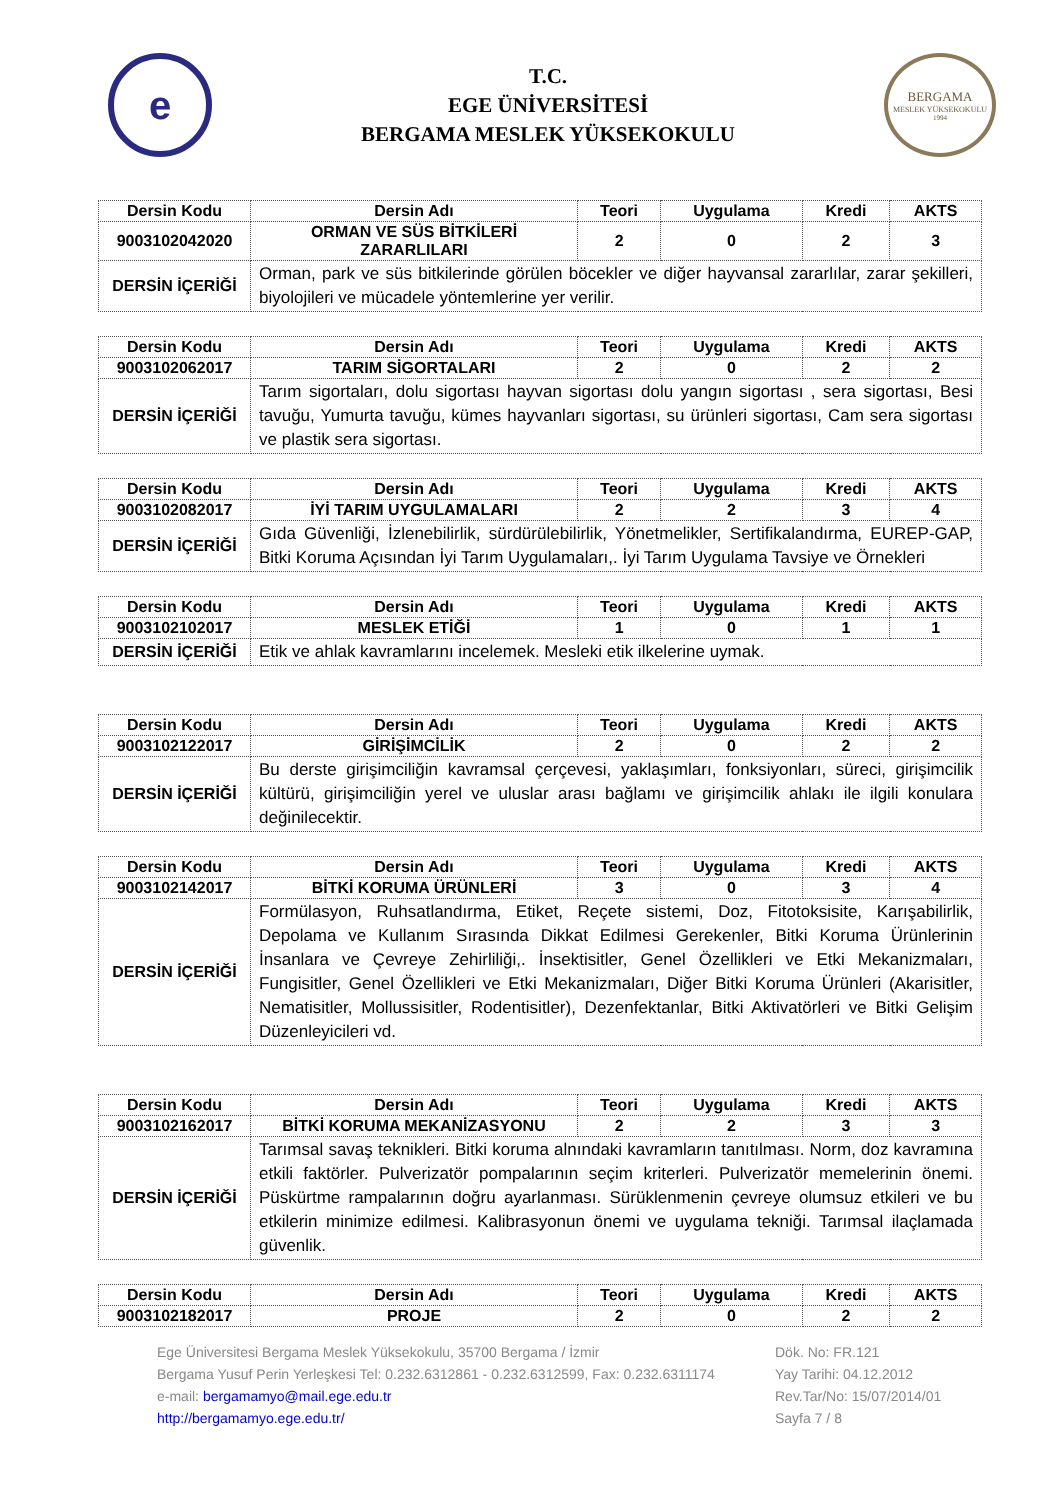e
T.C.
EGE ÜNİVERSİTESİ
BERGAMA MESLEK YÜKSEKOKULU
BERGAMA
MESLEK YÜKSEKOKULU
1994
| Dersin Kodu | Dersin Adı | Teori | Uygulama | Kredi | AKTS |
| --- | --- | --- | --- | --- | --- |
| 9003102042020 | ORMAN VE SÜS BİTKİLERİ ZARARLILARI | 2 | 0 | 2 | 3 |
| DERSİN İÇERİĞİ | Orman, park ve süs bitkilerinde görülen böcekler ve diğer hayvansal zararlılar, zarar şekilleri, biyolojileri ve mücadele yöntemlerine yer verilir. | | | | |
| Dersin Kodu | Dersin Adı | Teori | Uygulama | Kredi | AKTS |
| --- | --- | --- | --- | --- | --- |
| 9003102062017 | TARIM SİGORTALARI | 2 | 0 | 2 | 2 |
| DERSİN İÇERİĞİ | Tarım sigortaları, dolu sigortası hayvan sigortası dolu yangın sigortası , sera sigortası, Besi tavuğu, Yumurta tavuğu, kümes hayvanları sigortası, su ürünleri sigortası, Cam sera sigortası ve plastik sera sigortası. | | | | |
| Dersin Kodu | Dersin Adı | Teori | Uygulama | Kredi | AKTS |
| --- | --- | --- | --- | --- | --- |
| 9003102082017 | İYİ TARIM UYGULAMALARI | 2 | 2 | 3 | 4 |
| DERSİN İÇERİĞİ | Gıda Güvenliği, İzlenebilirlik, sürdürülebilirlik, Yönetmelikler, Sertifikalandırma, EUREP-GAP, Bitki Koruma Açısından İyi Tarım Uygulamaları,. İyi Tarım Uygulama Tavsiye ve Örnekleri | | | | |
| Dersin Kodu | Dersin Adı | Teori | Uygulama | Kredi | AKTS |
| --- | --- | --- | --- | --- | --- |
| 9003102102017 | MESLEK ETİĞİ | 1 | 0 | 1 | 1 |
| DERSİN İÇERİĞİ | Etik ve ahlak kavramlarını incelemek. Mesleki etik ilkelerine uymak. | | | | |
| Dersin Kodu | Dersin Adı | Teori | Uygulama | Kredi | AKTS |
| --- | --- | --- | --- | --- | --- |
| 9003102122017 | GİRİŞİMCİLİK | 2 | 0 | 2 | 2 |
| DERSİN İÇERİĞİ | Bu derste girişimciliğin kavramsal çerçevesi, yaklaşımları, fonksiyonları, süreci, girişimcilik kültürü, girişimciliğin yerel ve uluslar arası bağlamı ve girişimcilik ahlakı ile ilgili konulara değinilecektir. | | | | |
| Dersin Kodu | Dersin Adı | Teori | Uygulama | Kredi | AKTS |
| --- | --- | --- | --- | --- | --- |
| 9003102142017 | BİTKİ KORUMA ÜRÜNLERİ | 3 | 0 | 3 | 4 |
| DERSİN İÇERİĞİ | Formülasyon, Ruhsatlandırma, Etiket, Reçete sistemi, Doz, Fitotoksisite, Karışabilirlik, Depolama ve Kullanım Sırasında Dikkat Edilmesi Gerekenler, Bitki Koruma Ürünlerinin İnsanlara ve Çevreye Zehirliliği,. İnsektisitler, Genel Özellikleri ve Etki Mekanizmaları, Fungisitler, Genel Özellikleri ve Etki Mekanizmaları, Diğer Bitki Koruma Ürünleri (Akarisitler, Nematisitler, Mollussisitler, Rodentisitler), Dezenfektanlar, Bitki Aktivatörleri ve Bitki Gelişim Düzenleyicileri vd. | | | | |
| Dersin Kodu | Dersin Adı | Teori | Uygulama | Kredi | AKTS |
| --- | --- | --- | --- | --- | --- |
| 9003102162017 | BİTKİ KORUMA MEKANİZASYONU | 2 | 2 | 3 | 3 |
| DERSİN İÇERİĞİ | Tarımsal savaş teknikleri. Bitki koruma alnındaki kavramların tanıtılması. Norm, doz kavramına etkili faktörler. Pulverizatör pompalarının seçim kriterleri. Pulverizatör memelerinin önemi. Püskürtme rampalarının doğru ayarlanması. Sürüklenmenin çevreye olumsuz etkileri ve bu etkilerin minimize edilmesi. Kalibrasyonun önemi ve uygulama tekniği. Tarımsal ilaçlamada güvenlik. | | | | |
| Dersin Kodu | Dersin Adı | Teori | Uygulama | Kredi | AKTS |
| --- | --- | --- | --- | --- | --- |
| 9003102182017 | PROJE | 2 | 0 | 2 | 2 |
Ege Üniversitesi Bergama Meslek Yüksekokulu, 35700 Bergama / İzmir
Bergama Yusuf Perin Yerleşkesi Tel: 0.232.6312861 - 0.232.6312599, Fax: 0.232.6311174
e-mail: bergamamyo@mail.ege.edu.tr
http://bergamamyo.ege.edu.tr/
Dök. No: FR.121
Yay Tarihi: 04.12.2012
Rev.Tar/No: 15/07/2014/01
Sayfa 7 / 8